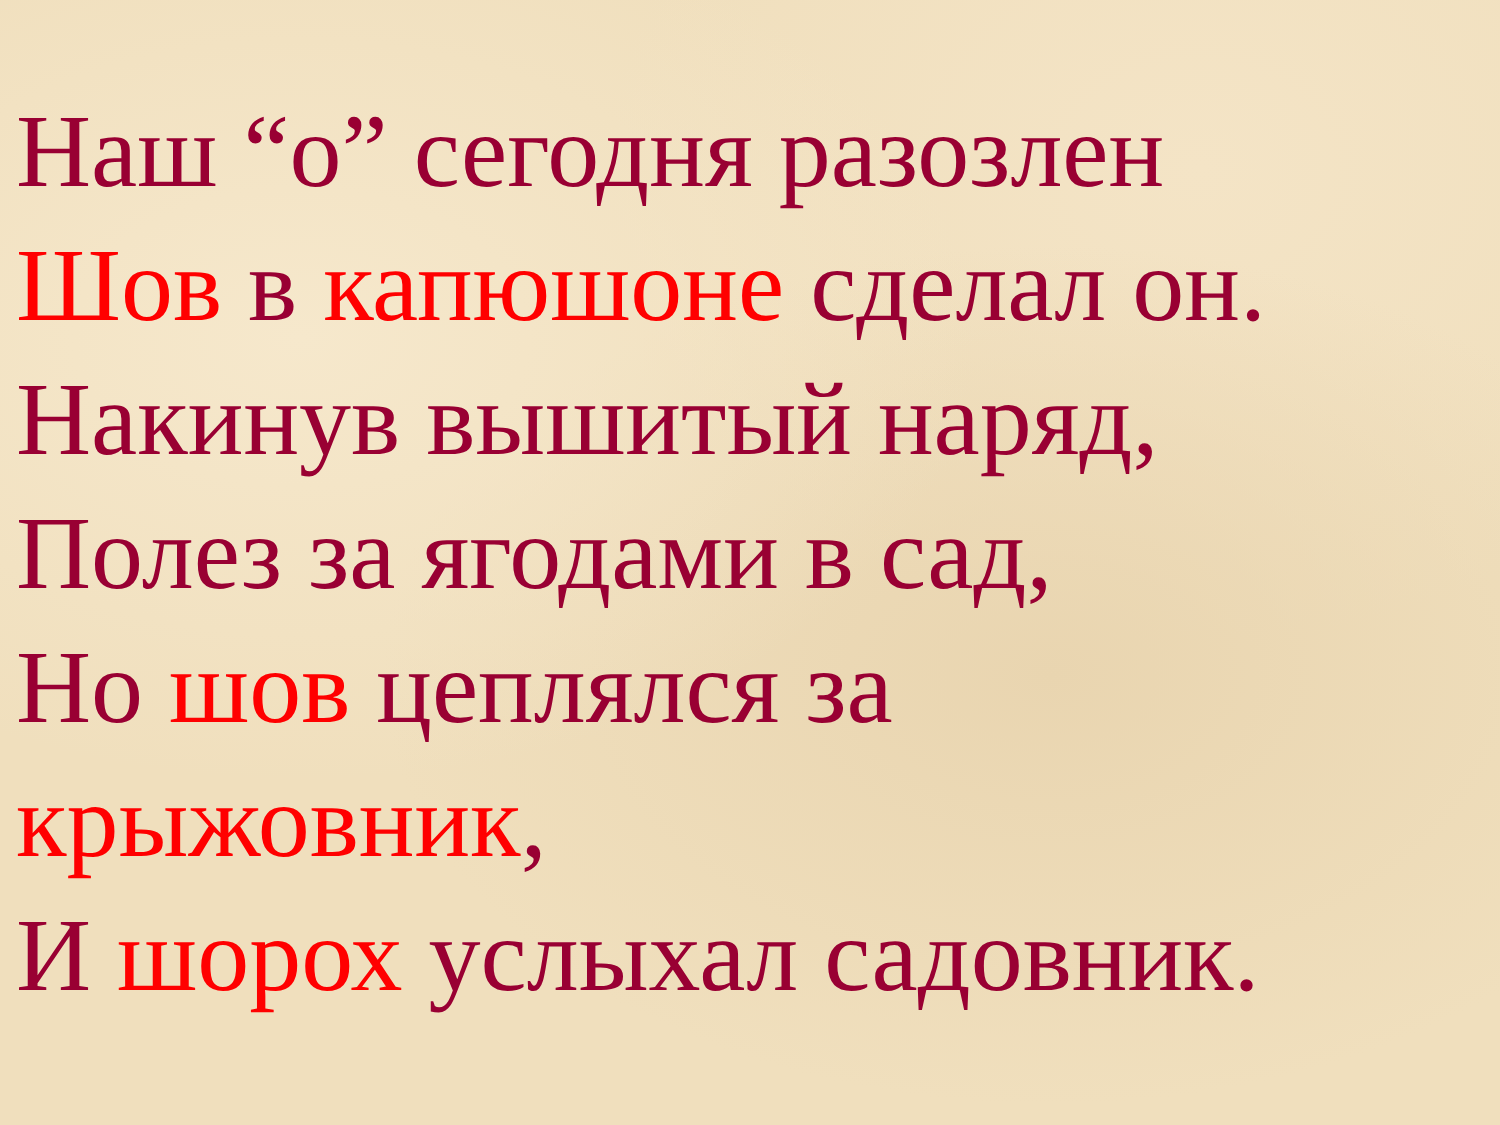Наш “о” сегодня разозлен
Шов в капюшоне сделал он.
Накинув вышитый наряд,
Полез за ягодами в сад,
Но шов цеплялся за
крыжовник,
И шорох услыхал садовник.